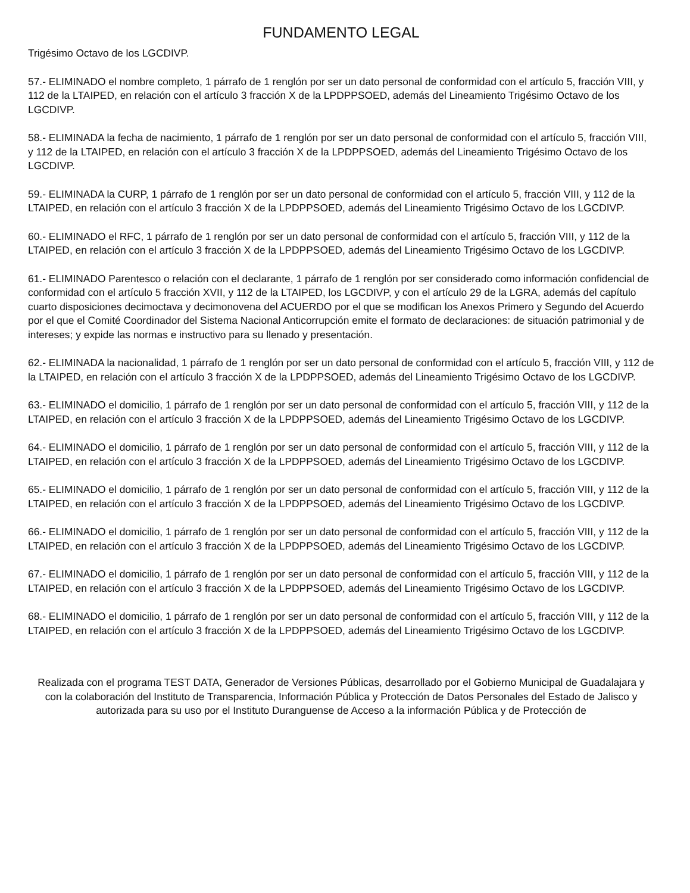FUNDAMENTO LEGAL
Trigésimo Octavo de los LGCDIVP.
57.- ELIMINADO el nombre completo, 1 párrafo de 1 renglón por ser un dato personal de conformidad con el artículo 5, fracción VIII, y 112 de la LTAIPED, en relación con el artículo 3 fracción X de la LPDPPSOED, además del Lineamiento Trigésimo Octavo de los LGCDIVP.
58.- ELIMINADA la fecha de nacimiento, 1 párrafo de 1 renglón por ser un dato personal de conformidad con el artículo 5, fracción VIII, y 112 de la LTAIPED, en relación con el artículo 3 fracción X de la LPDPPSOED, además del Lineamiento Trigésimo Octavo de los LGCDIVP.
59.- ELIMINADA la CURP, 1 párrafo de 1 renglón por ser un dato personal de conformidad con el artículo 5, fracción VIII, y 112 de la LTAIPED, en relación con el artículo 3 fracción X de la LPDPPSOED, además del Lineamiento Trigésimo Octavo de los LGCDIVP.
60.- ELIMINADO el RFC, 1 párrafo de 1 renglón por ser un dato personal de conformidad con el artículo 5, fracción VIII, y 112 de la LTAIPED, en relación con el artículo 3 fracción X de la LPDPPSOED, además del Lineamiento Trigésimo Octavo de los LGCDIVP.
61.- ELIMINADO Parentesco o relación con el declarante, 1 párrafo de 1 renglón por ser considerado como información confidencial de conformidad con el artículo 5 fracción XVII, y 112 de la LTAIPED, los LGCDIVP, y con el artículo 29 de la LGRA, además del capítulo cuarto disposiciones decimoctava y decimonovena del ACUERDO por el que se modifican los Anexos Primero y Segundo del Acuerdo por el que el Comité Coordinador del Sistema Nacional Anticorrupción emite el formato de declaraciones: de situación patrimonial y de intereses; y expide las normas e instructivo para su llenado y presentación.
62.- ELIMINADA la nacionalidad, 1 párrafo de 1 renglón por ser un dato personal de conformidad con el artículo 5, fracción VIII, y 112 de la LTAIPED, en relación con el artículo 3 fracción X de la LPDPPSOED, además del Lineamiento Trigésimo Octavo de los LGCDIVP.
63.- ELIMINADO el domicilio, 1 párrafo de 1 renglón por ser un dato personal de conformidad con el artículo 5, fracción VIII, y 112 de la LTAIPED, en relación con el artículo 3 fracción X de la LPDPPSOED, además del Lineamiento Trigésimo Octavo de los LGCDIVP.
64.- ELIMINADO el domicilio, 1 párrafo de 1 renglón por ser un dato personal de conformidad con el artículo 5, fracción VIII, y 112 de la LTAIPED, en relación con el artículo 3 fracción X de la LPDPPSOED, además del Lineamiento Trigésimo Octavo de los LGCDIVP.
65.- ELIMINADO el domicilio, 1 párrafo de 1 renglón por ser un dato personal de conformidad con el artículo 5, fracción VIII, y 112 de la LTAIPED, en relación con el artículo 3 fracción X de la LPDPPSOED, además del Lineamiento Trigésimo Octavo de los LGCDIVP.
66.- ELIMINADO el domicilio, 1 párrafo de 1 renglón por ser un dato personal de conformidad con el artículo 5, fracción VIII, y 112 de la LTAIPED, en relación con el artículo 3 fracción X de la LPDPPSOED, además del Lineamiento Trigésimo Octavo de los LGCDIVP.
67.- ELIMINADO el domicilio, 1 párrafo de 1 renglón por ser un dato personal de conformidad con el artículo 5, fracción VIII, y 112 de la LTAIPED, en relación con el artículo 3 fracción X de la LPDPPSOED, además del Lineamiento Trigésimo Octavo de los LGCDIVP.
68.- ELIMINADO el domicilio, 1 párrafo de 1 renglón por ser un dato personal de conformidad con el artículo 5, fracción VIII, y 112 de la LTAIPED, en relación con el artículo 3 fracción X de la LPDPPSOED, además del Lineamiento Trigésimo Octavo de los LGCDIVP.
Realizada con el programa TEST DATA, Generador de Versiones Públicas, desarrollado por el Gobierno Municipal de Guadalajara y con la colaboración del Instituto de Transparencia, Información Pública y Protección de Datos Personales del Estado de Jalisco y autorizada para su uso por el Instituto Duranguense de Acceso a la información Pública y de Protección de